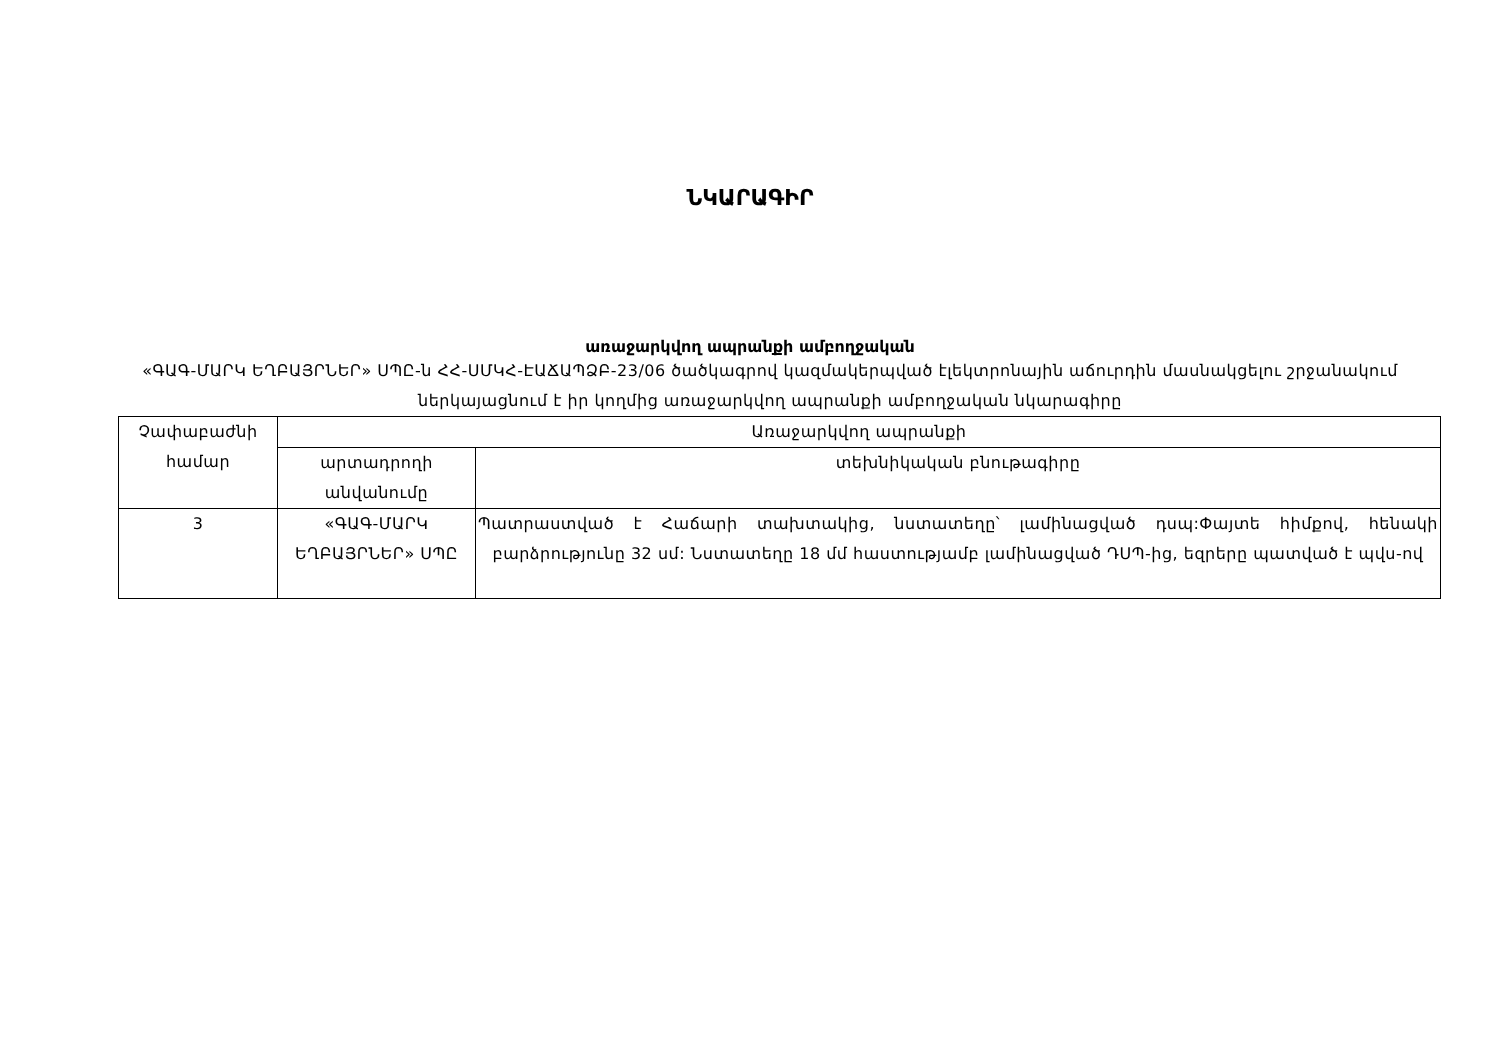ՆԿԱՐԱԳԻՐ
առաջարկվող ապրանքի ամբողջական
«ԳԱԳ-ՄԱՐԿ ԵՂԲԱՅՐՆԵՐ» ՍՊԸ-ն ՀՀ-ՍՄԿՀ-ԷԱՃԱՊՁԲ-23/06 ծածկագրով կազմակերպված էլեկտրոնային աճուրդին մասնակցելու շրջանակում ներկայացնում է իր կողմից առաջարկվող ապրանքի ամբողջական նկարագիրը
| Չափաբաժնի համար | Առաջարկվող ապրանքի | |
| --- | --- | --- |
| | արտադրողի անվանումը | տեխնիկական բնութագիրը |
| 3 | «ԳԱԳ-ՄԱՐԿ ԵՂԲԱՅՐՆԵՐ» ՍՊԸ | Պատրաստված է Հաճարի տախտակից, նստատեղը՝ լամինացված դսպ:Փայտե հիմքով, հենակի բարձրությունը 32 սմ: Նստատեղը 18 մմ հաստությամբ լամինացված ԴՍՊ-ից, եզրերը պատված է պվս-ով |